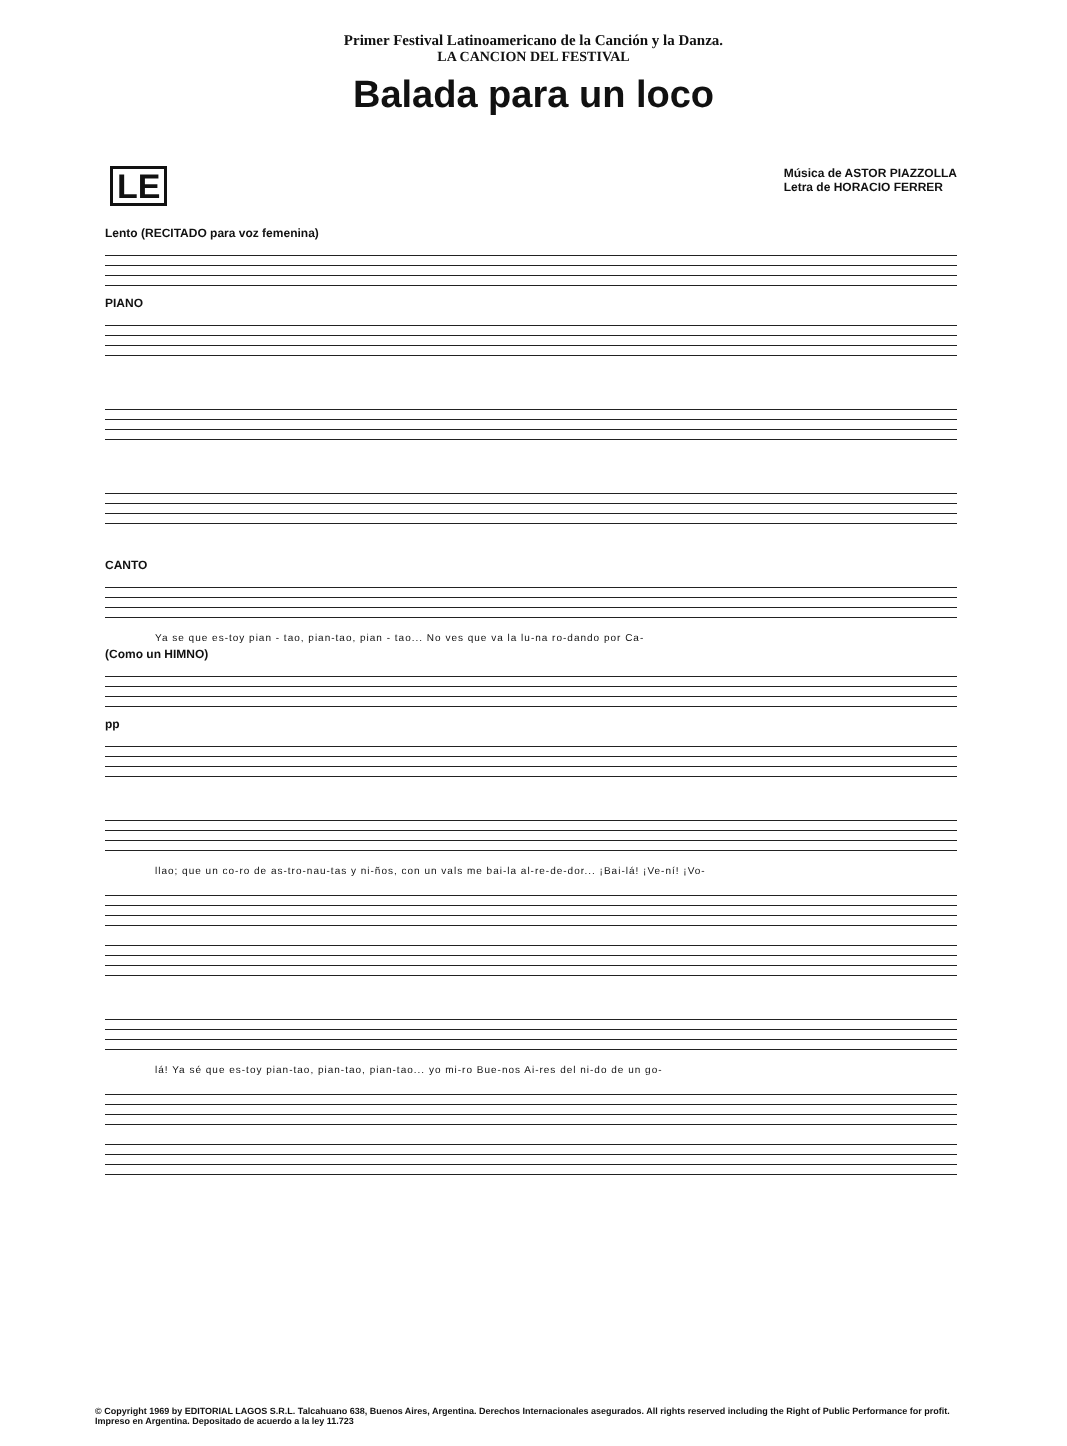Primer Festival Latinoamericano de la Canción y la Danza.
LA CANCION DEL FESTIVAL
Balada para un loco
LE
Música de ASTOR PIAZZOLLA
Letra de HORACIO FERRER
Lento (RECITADO para voz femenina)
PIANO
CANTO
Ya se que es-toy pian - tao, pian-tao, pian - tao... No ves que va la lu-na ro-dando por Ca-
(Como un HIMNO)
pp
llao; que un co-ro de as-tro-nau-tas y ni-ños, con un vals me bai-la al-re-de-dor... ¡Bai-lá! ¡Ve-ní! ¡Vo-
lá! Ya sé que es-toy pian-tao, pian-tao, pian-tao... yo mi-ro Bue-nos Ai-res del ni-do de un go-
© Copyright 1969 by EDITORIAL LAGOS S.R.L. Talcahuano 638, Buenos Aires, Argentina. Derechos Internacionales asegurados. All rights reserved including the Right of Public Performance for profit. Impreso en Argentina. Depositado de acuerdo a la ley 11.723